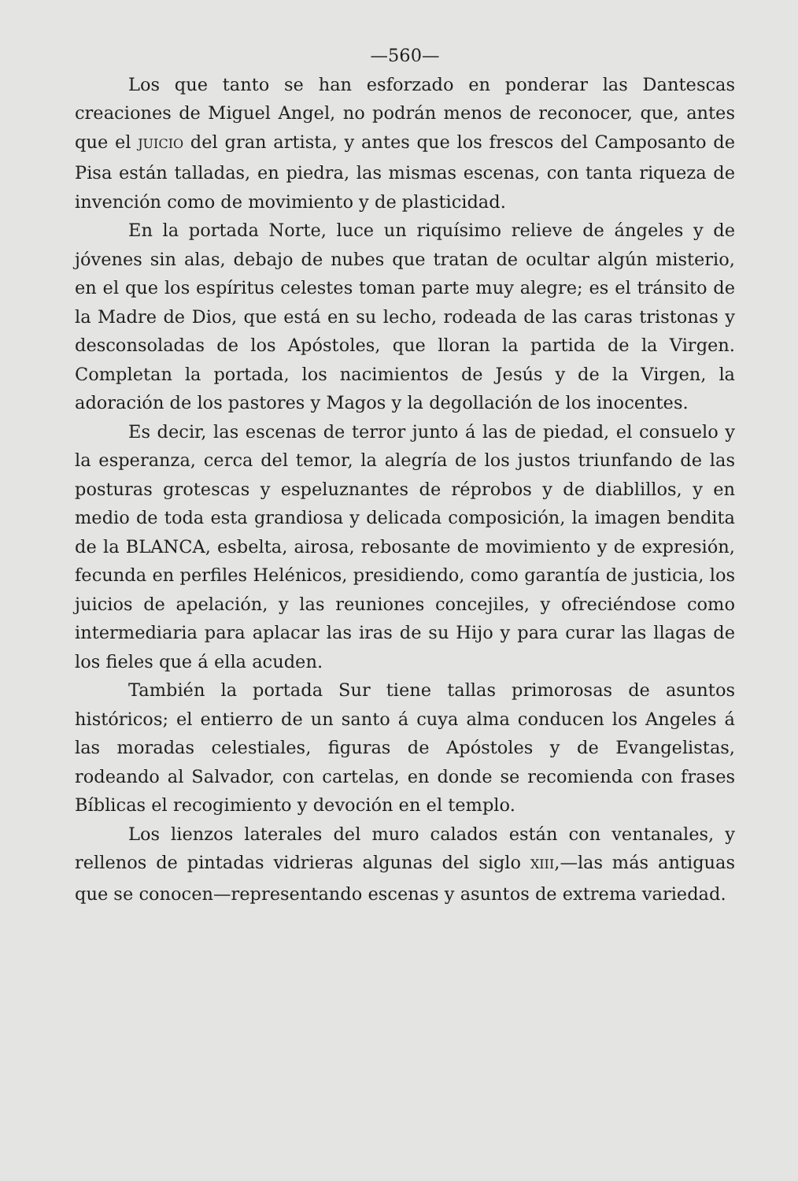—560—
Los que tanto se han esforzado en ponderar las Dantescas creaciones de Miguel Angel, no podrán menos de reconocer, que, antes que el JUICIO del gran artista, y antes que los frescos del Camposanto de Pisa están talladas, en piedra, las mismas escenas, con tanta riqueza de invención como de movimiento y de plasticidad.
En la portada Norte, luce un riquísimo relieve de ángeles y de jóvenes sin alas, debajo de nubes que tratan de ocultar algún misterio, en el que los espíritus celestes toman parte muy alegre; es el tránsito de la Madre de Dios, que está en su lecho, rodeada de las caras tristonas y desconsoladas de los Apóstoles, que lloran la partida de la Virgen. Completan la portada, los nacimientos de Jesús y de la Virgen, la adoración de los pastores y Magos y la degollación de los inocentes.
Es decir, las escenas de terror junto á las de piedad, el consuelo y la esperanza, cerca del temor, la alegría de los justos triunfando de las posturas grotescas y espeluznantes de réprobos y de diablillos, y en medio de toda esta grandiosa y delicada composición, la imagen bendita de la BLANCA, esbelta, airosa, rebosante de movimiento y de expresión, fecunda en perfiles Helénicos, presidiendo, como garantía de justicia, los juicios de apelación, y las reuniones concejiles, y ofreciéndose como intermediaria para aplacar las iras de su Hijo y para curar las llagas de los fieles que á ella acuden.
También la portada Sur tiene tallas primorosas de asuntos históricos; el entierro de un santo á cuya alma conducen los Angeles á las moradas celestiales, figuras de Apóstoles y de Evangelistas, rodeando al Salvador, con cartelas, en donde se recomienda con frases Bíblicas el recogimiento y devoción en el templo.
Los lienzos laterales del muro calados están con ventanales, y rellenos de pintadas vidrieras algunas del siglo XIII,—las más antiguas que se conocen—representando escenas y asuntos de extrema variedad.